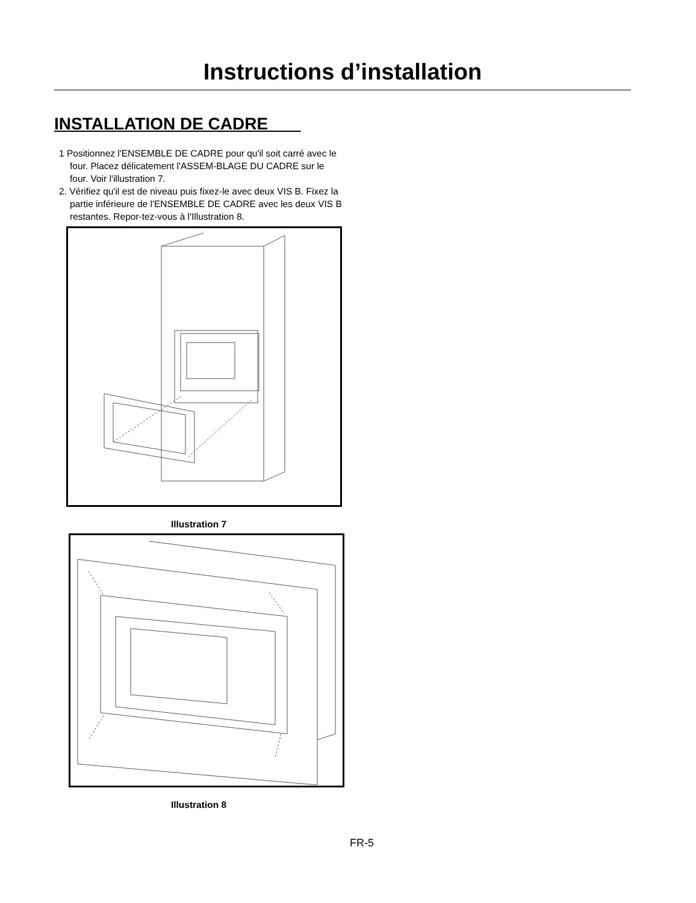Instructions d’installation
INSTALLATION DE CADRE
1 Positionnez l'ENSEMBLE DE CADRE pour qu'il soit carré avec le four. Placez délicatement l'ASSEM-BLAGE DU CADRE sur le four. Voir l'illustration 7.
2. Vérifiez qu'il est de niveau puis fixez-le avec deux VIS B. Fixez la partie inférieure de l'ENSEMBLE DE CADRE avec les deux VIS B restantes. Repor-tez-vous à l'Illustration 8.
Illustration 7
Illustration 8
FR-5